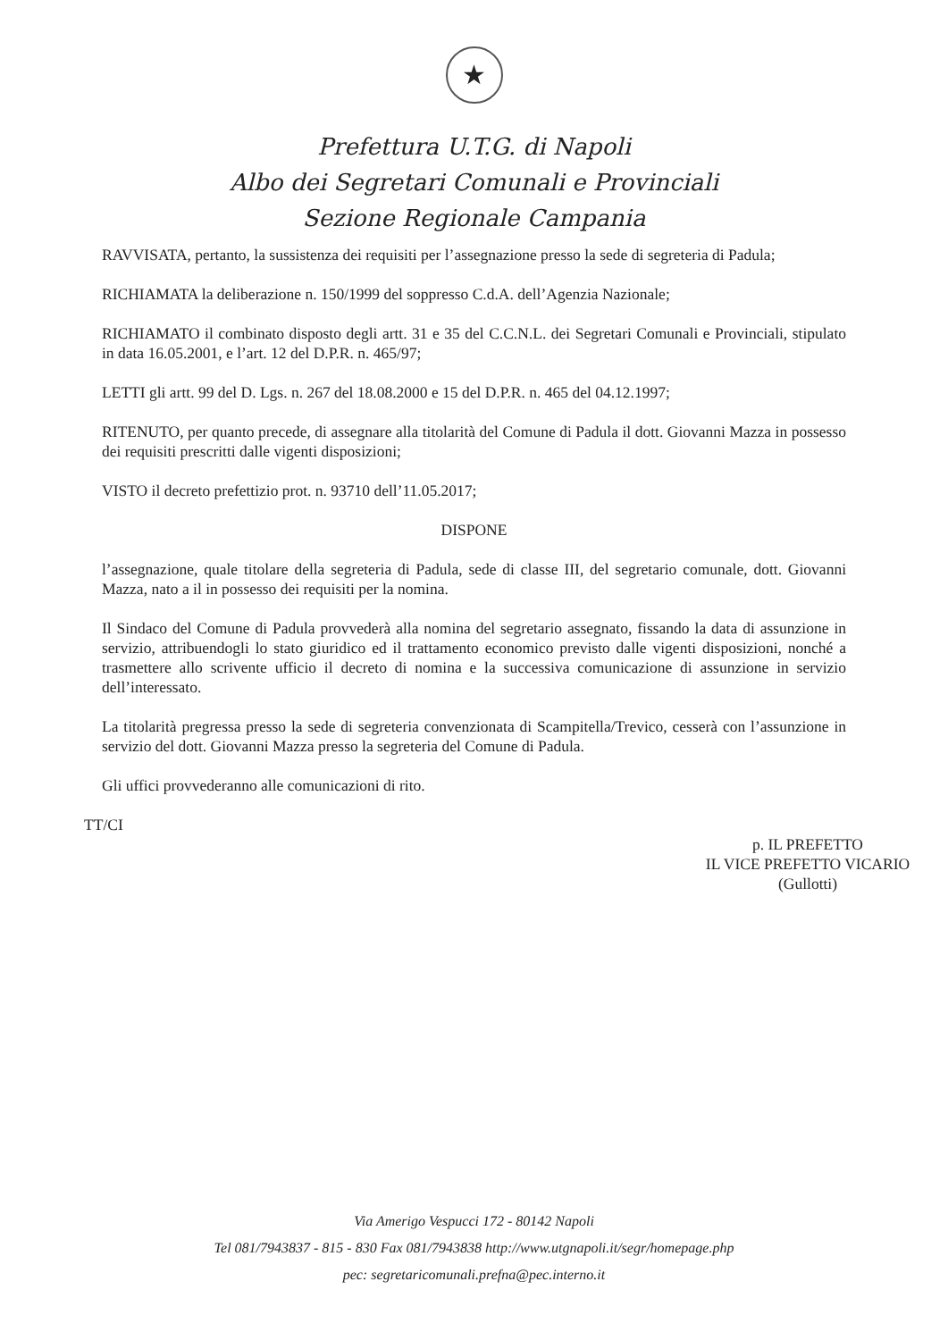★
Prefettura U.T.G. di Napoli
Albo dei Segretari Comunali e Provinciali
Sezione Regionale Campania
RAVVISATA, pertanto, la sussistenza dei requisiti per l’assegnazione presso la sede di segreteria di Padula;
RICHIAMATA la deliberazione n. 150/1999 del soppresso C.d.A. dell’Agenzia Nazionale;
RICHIAMATO il combinato disposto degli artt. 31 e 35 del C.C.N.L. dei Segretari Comunali e Provinciali, stipulato in data 16.05.2001, e l’art. 12 del D.P.R. n. 465/97;
LETTI gli artt. 99 del D. Lgs. n. 267 del 18.08.2000 e 15 del D.P.R. n. 465 del 04.12.1997;
RITENUTO, per quanto precede, di assegnare alla titolarità del Comune di Padula il dott. Giovanni Mazza in possesso dei requisiti prescritti dalle vigenti disposizioni;
VISTO il decreto prefettizio prot. n. 93710 dell’11.05.2017;
DISPONE
l’assegnazione, quale titolare della segreteria di Padula, sede di classe III, del segretario comunale, dott. Giovanni Mazza, nato a il in possesso dei requisiti per la nomina.
Il Sindaco del Comune di Padula provvederà alla nomina del segretario assegnato, fissando la data di assunzione in servizio, attribuendogli lo stato giuridico ed il trattamento economico previsto dalle vigenti disposizioni, nonché a trasmettere allo scrivente ufficio il decreto di nomina e la successiva comunicazione di assunzione in servizio dell’interessato.
La titolarità pregressa presso la sede di segreteria convenzionata di Scampitella/Trevico, cesserà con l’assunzione in servizio del dott. Giovanni Mazza presso la segreteria del Comune di Padula.
Gli uffici provvederanno alle comunicazioni di rito.
TT/CI
p. IL PREFETTO
IL VICE PREFETTO VICARIO
(Gullotti)
Via Amerigo Vespucci 172 - 80142 Napoli
Tel 081/7943837 - 815 - 830 Fax 081/7943838 http://www.utgnapoli.it/segr/homepage.php
pec: segretaricomunali.prefna@pec.interno.it